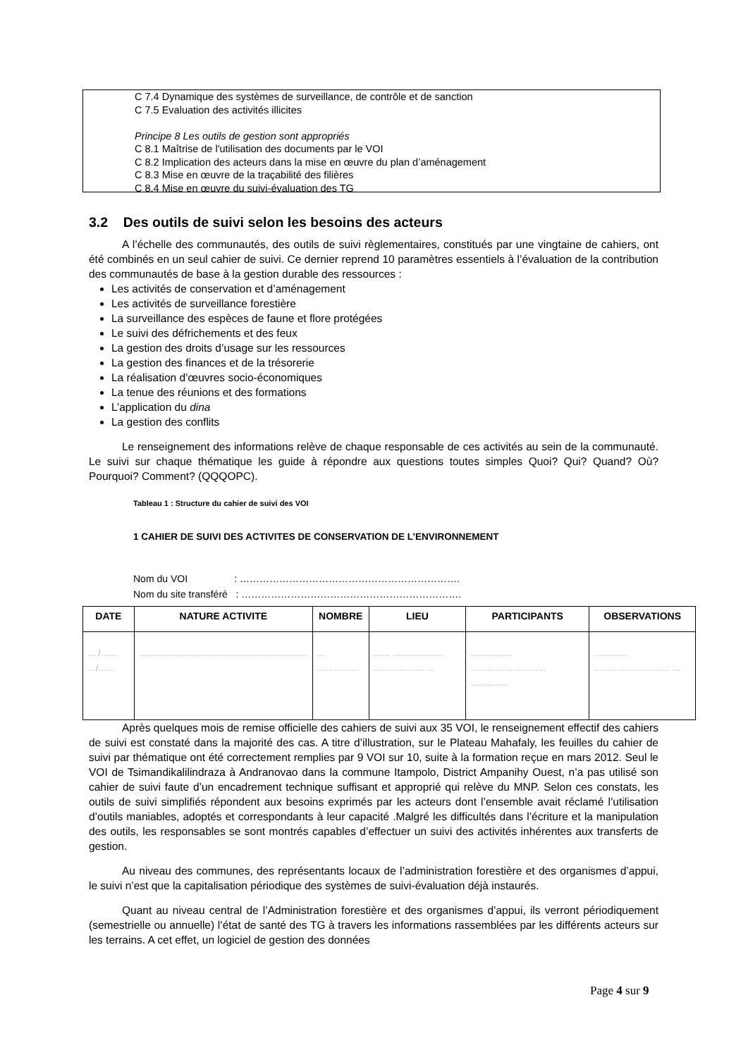C 7.4 Dynamique des systèmes de surveillance, de contrôle et de sanction
C 7.5 Evaluation des activités illicites
Principe 8 Les outils de gestion sont appropriés
C 8.1 Maîtrise de l'utilisation des documents par le VOI
C 8.2 Implication des acteurs dans la mise en œuvre du plan d’aménagement
C 8.3 Mise en œuvre de la traçabilité des filières
C 8.4 Mise en œuvre du suivi-évaluation des TG
3.2 Des outils de suivi selon les besoins des acteurs
A l’échelle des communautés, des outils de suivi règlementaires, constitués par une vingtaine de cahiers, ont été combinés en un seul cahier de suivi. Ce dernier reprend 10 paramètres essentiels à l’évaluation de la contribution des communautés de base à la gestion durable des ressources :
Les activités de conservation et d’aménagement
Les activités de surveillance forestière
La surveillance des espèces de faune et flore protégées
Le suivi des défrichements et des feux
La gestion des droits d’usage sur les ressources
La gestion des finances et de la trésorerie
La réalisation d’œuvres socio-économiques
La tenue des réunions et des formations
L’application du dina
La gestion des conflits
Le renseignement des informations relève de chaque responsable de ces activités au sein de la communauté. Le suivi sur chaque thématique les guide à répondre aux questions toutes simples Quoi? Qui? Quand? Où? Pourquoi? Comment? (QQQOPC).
Tableau 1 : Structure du cahier de suivi des VOI
1 CAHIER DE SUIVI DES ACTIVITES DE CONSERVATION DE L’ENVIRONNEMENT
Nom du VOI : ………………………………………………………….
Nom du site transféré : ………………………………………………………….
| DATE | NATURE ACTIVITE | NOMBRE | LIEU | PARTICIPANTS | OBSERVATIONS |
| --- | --- | --- | --- | --- | --- |
| … /…… …/…… | …………………………………………………… | … …………… | …… ……………… ……………… … | …………… ……………………… ………….. | ………… ……………………… … |
Après quelques mois de remise officielle des cahiers de suivi aux 35 VOI, le renseignement effectif des cahiers de suivi est constaté dans la majorité des cas. A titre d’illustration, sur le Plateau Mahafaly, les feuilles du cahier de suivi par thématique ont été correctement remplies par 9 VOI sur 10, suite à la formation reçue en mars 2012. Seul le VOI de Tsimandikalilindraza à Andranovao dans la commune Itampolo, District Ampanihy Ouest, n’a pas utilisé son cahier de suivi faute d’un encadrement technique suffisant et approprié qui relève du MNP. Selon ces constats, les outils de suivi simplifiés répondent aux besoins exprimés par les acteurs dont l’ensemble avait réclamé l’utilisation d’outils maniables, adoptés et correspondants à leur capacité .Malgré les difficultés dans l’écriture et la manipulation des outils, les responsables se sont montrés capables d’effectuer un suivi des activités inhérentes aux transferts de gestion.
Au niveau des communes, des représentants locaux de l’administration forestière et des organismes d’appui, le suivi n’est que la capitalisation périodique des systèmes de suivi-évaluation déjà instaurés.
Quant au niveau central de l’Administration forestière et des organismes d’appui, ils verront périodiquement (semestrielle ou annuelle) l’état de santé des TG à travers les informations rassemblées par les différents acteurs sur les terrains. A cet effet, un logiciel de gestion des données
Page 4 sur 9